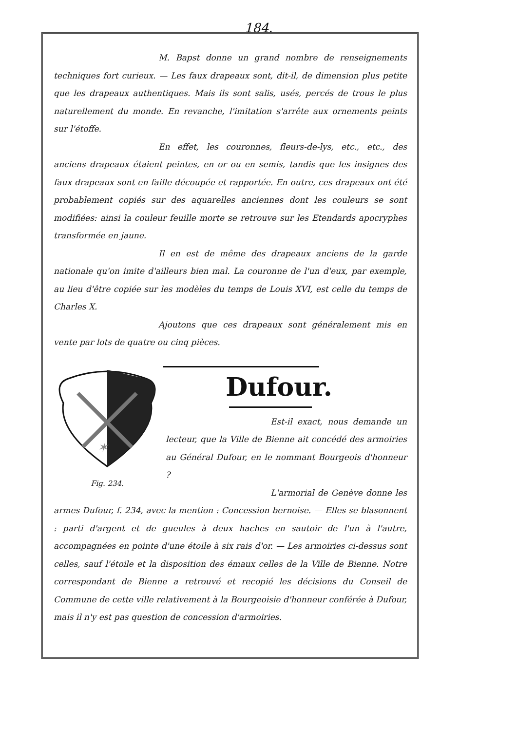184.
M. Bapst donne un grand nombre de renseignements techniques fort curieux. — Les faux drapeaux sont, dit-il, de dimension plus petite que les drapeaux authentiques. Mais ils sont salis, usés, percés de trous le plus naturellement du monde. En revanche, l'imitation s'arrête aux ornements peints sur l'étoffe.
En effet, les couronnes, fleurs-de-lys, etc., etc., des anciens drapeaux étaient peintes, en or ou en semis, tandis que les insignes des faux drapeaux sont en faille découpée et rapportée. En outre, ces drapeaux ont été probablement copiés sur des aquarelles anciennes dont les couleurs se sont modifiées: ainsi la couleur feuille morte se retrouve sur les Etendards apocryphes transformée en jaune.
Il en est de même des drapeaux anciens de la garde nationale qu'on imite d'ailleurs bien mal. La couronne de l'un d'eux, par exemple, au lieu d'être copiée sur les modèles du temps de Louis XVI, est celle du temps de Charles X.
Ajoutons que ces drapeaux sont généralement mis en vente par lots de quatre ou cinq pièces.
Dufour.
✶
Fig. 234.
Est-il exact, nous demande un lecteur, que la Ville de Bienne ait concédé des armoiries au Général Dufour, en le nommant Bourgeois d'honneur ?
L'armorial de Genève donne les armes Dufour, f. 234, avec la mention : Concession bernoise. — Elles se blasonnent : parti d'argent et de gueules à deux haches en sautoir de l'un à l'autre, accompagnées en pointe d'une étoile à six rais d'or. — Les armoiries ci-dessus sont celles, sauf l'étoile et la disposition des émaux celles de la Ville de Bienne. Notre correspondant de Bienne a retrouvé et recopié les décisions du Conseil de Commune de cette ville relativement à la Bourgeoisie d'honneur conférée à Dufour, mais il n'y est pas question de concession d'armoiries.